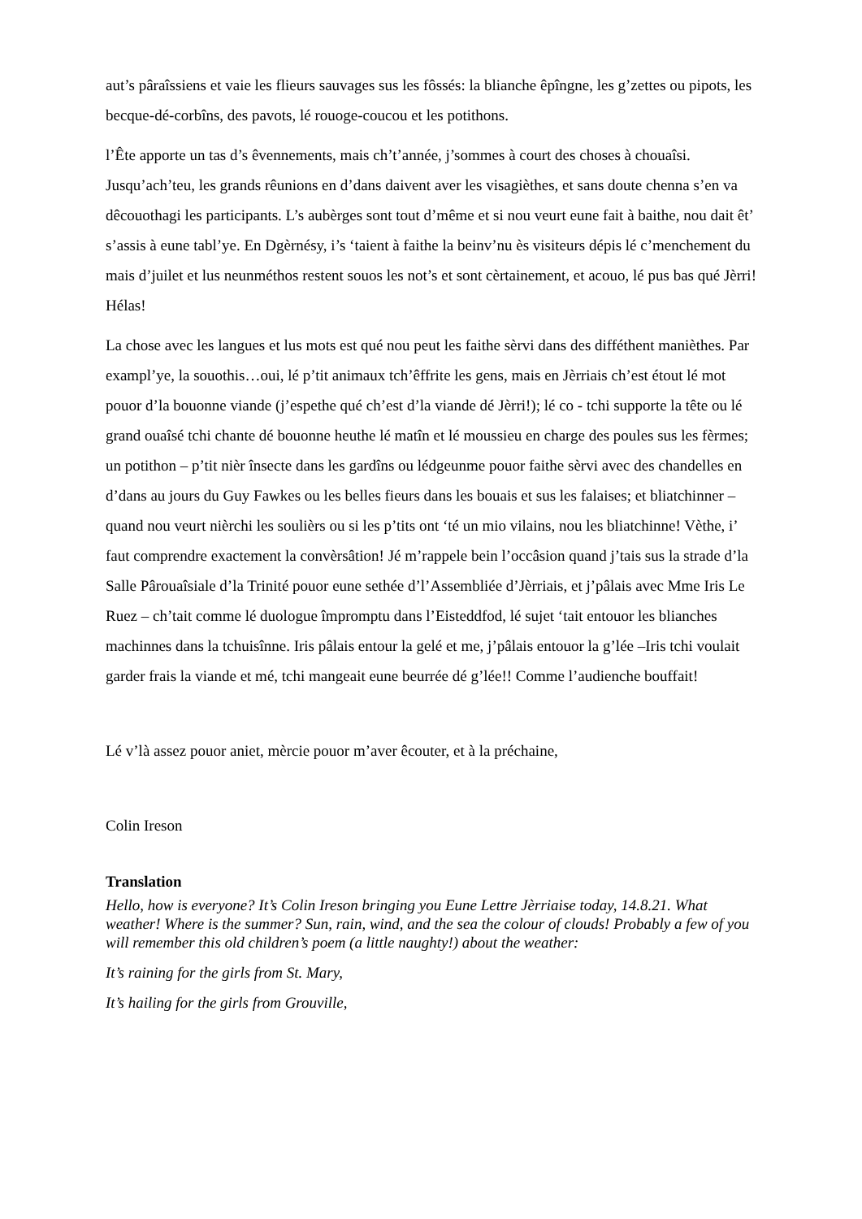aut’s pâraîssiens et vaie les flieurs sauvages sus les fôssés: la blianche êpîngne, les g’zettes ou pipots, les becque-dé-corbîns, des pavots, lé rouoge-coucou et les potithons.
l’Ête apporte un tas d’s êvennements, mais ch’t’année, j’sommes à court des choses à chouaîsi. Jusqu’ach’teu, les grands rêunions en d’dans daivent aver les visagièthes, et sans doute chenna s’en va dêcouothagi les participants. L’s aubèrges sont tout d’même et si nou veurt eune fait à baithe, nou dait êt’ s’assis à eune tabl’ye. En Dgèrnésy, i’s ‘taient à faithe la beinv’nu ès visiteurs dépis lé c’menchement du mais d’juilet et lus neunméthos restent souos les not’s et sont cèrtainement, et acouo, lé pus bas qué Jèrri! Hélas!
La chose avec les langues et lus mots est qué nou peut les faithe sèrvi dans des difféthent manièthes. Par exampl’ye, la souothis…oui, lé p’tit animaux tch’êffrite les gens, mais en Jèrriais ch’est étout lé mot pouor d’la bouonne viande (j’espethe qué ch’est d’la viande dé Jèrri!); lé co - tchi supporte la tête ou lé grand ouaîsé tchi chante dé bouonne heuthe lé matîn et lé moussieu en charge des poules sus les fèrmes; un potithon – p’tit nièr însecte dans les gardîns ou lédgeunme pouor faithe sèrvi avec des chandelles en d’dans au jours du Guy Fawkes ou les belles fieurs dans les bouais et sus les falaises; et bliatchinner – quand nou veurt nièrchi les soulièrs ou si les p’tits ont ‘té un mio vilains, nou les bliatchinne! Vèthe, i’ faut comprendre exactement la convèrsâtion! Jé m’rappele bein l’occâsion quand j’tais sus la strade d’la Salle Pârouaîsiale d’la Trinité pouor eune sethée d’l’Assembliée d’Jèrriais, et j’pâlais avec Mme Iris Le Ruez – ch’tait comme lé duologue împromptu dans l’Eisteddfod, lé sujet ‘tait entouor les blianches machinnes dans la tchuisînne. Iris pâlais entour la gelé et me, j’pâlais entouor la g’lée –Iris tchi voulait garder frais la viande et mé, tchi mangeait eune beurrée dé g’lée!! Comme l’audienche bouffait!
Lé v’là assez pouor aniet, mèrcie pouor m’aver êcouter, et à la préchaine,
Colin Ireson
Translation
Hello, how is everyone? It’s Colin Ireson bringing you Eune Lettre Jèrriaise today, 14.8.21. What weather! Where is the summer? Sun, rain, wind, and the sea the colour of clouds! Probably a few of you will remember this old children’s poem (a little naughty!) about the weather:
It’s raining for the girls from St. Mary,
It’s hailing for the girls from Grouville,